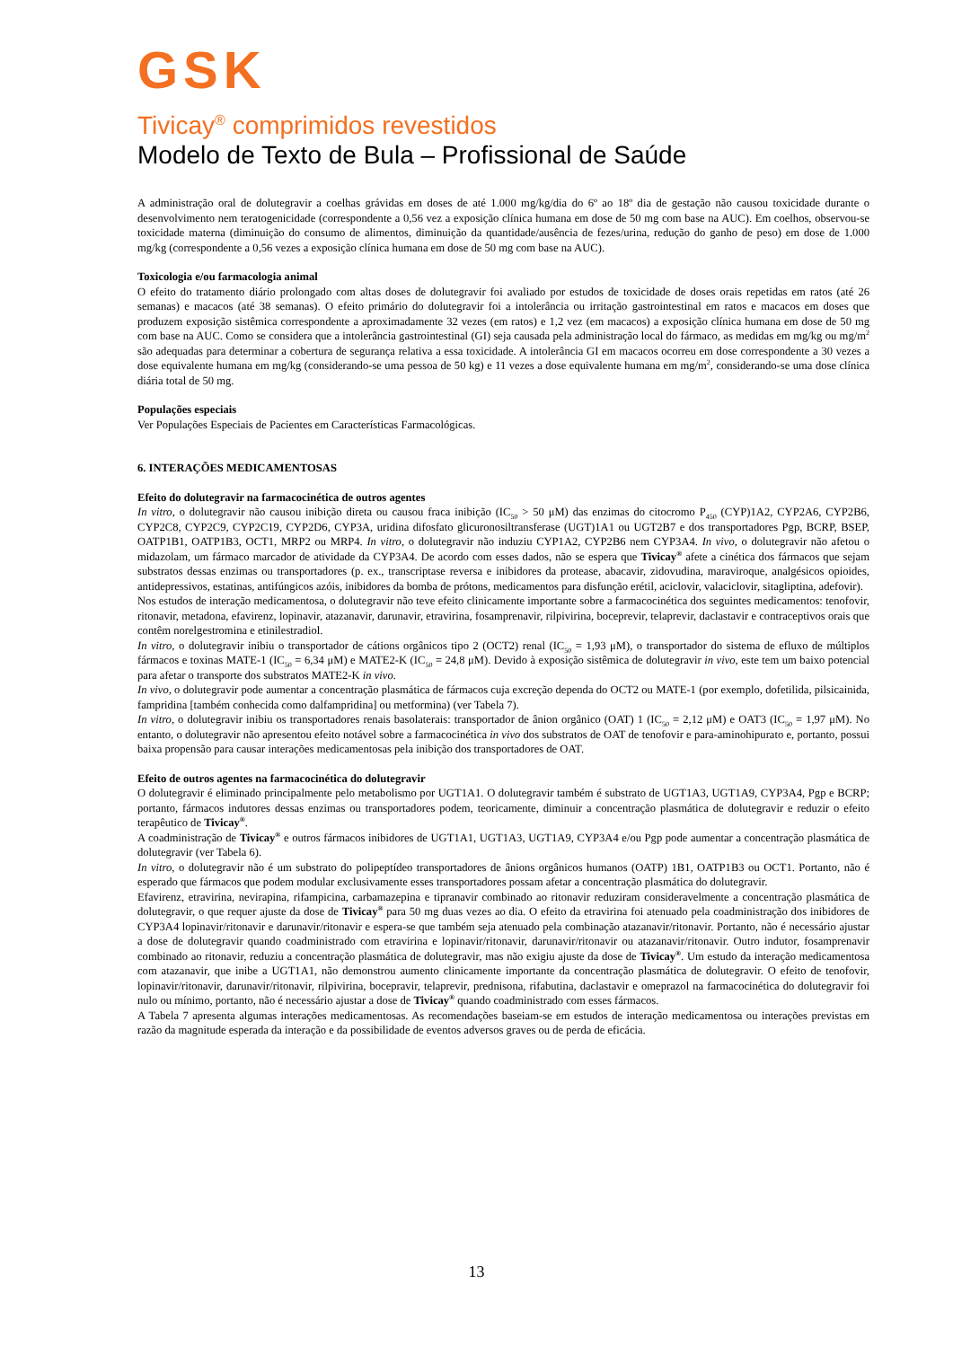GSK
Tivicay<sup>®</sup> comprimidos revestidos
Modelo de Texto de Bula – Profissional de Saúde
A administração oral de dolutegravir a coelhas grávidas em doses de até 1.000 mg/kg/dia do 6º ao 18º dia de gestação não causou toxicidade durante o desenvolvimento nem teratogenicidade (correspondente a 0,56 vez a exposição clínica humana em dose de 50 mg com base na AUC). Em coelhos, observou-se toxicidade materna (diminuição do consumo de alimentos, diminuição da quantidade/ausência de fezes/urina, redução do ganho de peso) em dose de 1.000 mg/kg (correspondente a 0,56 vezes a exposição clínica humana em dose de 50 mg com base na AUC).
Toxicologia e/ou farmacologia animal
O efeito do tratamento diário prolongado com altas doses de dolutegravir foi avaliado por estudos de toxicidade de doses orais repetidas em ratos (até 26 semanas) e macacos (até 38 semanas). O efeito primário do dolutegravir foi a intolerância ou irritação gastrointestinal em ratos e macacos em doses que produzem exposição sistêmica correspondente a aproximadamente 32 vezes (em ratos) e 1,2 vez (em macacos) a exposição clínica humana em dose de 50 mg com base na AUC. Como se considera que a intolerância gastrointestinal (GI) seja causada pela administração local do fármaco, as medidas em mg/kg ou mg/m<sup>2</sup> são adequadas para determinar a cobertura de segurança relativa a essa toxicidade. A intolerância GI em macacos ocorreu em dose correspondente a 30 vezes a dose equivalente humana em mg/kg (considerando-se uma pessoa de 50 kg) e 11 vezes a dose equivalente humana em mg/m<sup>2</sup>, considerando-se uma dose clínica diária total de 50 mg.
Populações especiais
Ver Populações Especiais de Pacientes em Características Farmacológicas.
6. INTERAÇÕES MEDICAMENTOSAS
Efeito do dolutegravir na farmacocinética de outros agentes
In vitro, o dolutegravir não causou inibição direta ou causou fraca inibição (IC<sub>50</sub> > 50 μM) das enzimas do citocromo P<sub>450</sub> (CYP)1A2, CYP2A6, CYP2B6, CYP2C8, CYP2C9, CYP2C19, CYP2D6, CYP3A, uridina difosfato glicuronosiltransferase (UGT)1A1 ou UGT2B7 e dos transportadores Pgp, BCRP, BSEP, OATP1B1, OATP1B3, OCT1, MRP2 ou MRP4. In vitro, o dolutegravir não induziu CYP1A2, CYP2B6 nem CYP3A4. In vivo, o dolutegravir não afetou o midazolam, um fármaco marcador de atividade da CYP3A4. De acordo com esses dados, não se espera que Tivicay<sup>®</sup> afete a cinética dos fármacos que sejam substratos dessas enzimas ou transportadores (p. ex., transcriptase reversa e inibidores da protease, abacavir, zidovudina, maraviroque, analgésicos opioides, antidepressivos, estatinas, antifúngicos azóis, inibidores da bomba de prótons, medicamentos para disfunção erétil, aciclovir, valaciclovir, sitagliptina, adefovir).
Nos estudos de interação medicamentosa, o dolutegravir não teve efeito clinicamente importante sobre a farmacocinética dos seguintes medicamentos: tenofovir, ritonavir, metadona, efavirenz, lopinavir, atazanavir, darunavir, etravirina, fosamprenavir, rilpivirina, boceprevir, telaprevir, daclastavir e contraceptivos orais que contêm norelgestromina e etinilestradiol.
In vitro, o dolutegravir inibiu o transportador de cátions orgânicos tipo 2 (OCT2) renal (IC<sub>50</sub> = 1,93 μM), o transportador do sistema de efluxo de múltiplos fármacos e toxinas MATE-1 (IC<sub>50</sub> = 6,34 μM) e MATE2-K (IC<sub>50</sub> = 24,8 μM). Devido à exposição sistêmica de dolutegravir in vivo, este tem um baixo potencial para afetar o transporte dos substratos MATE2-K in vivo.
In vivo, o dolutegravir pode aumentar a concentração plasmática de fármacos cuja excreção dependa do OCT2 ou MATE-1 (por exemplo, dofetilida, pilsicainida, fampridina [também conhecida como dalfampridina] ou metformina) (ver Tabela 7).
In vitro, o dolutegravir inibiu os transportadores renais basolaterais: transportador de ânion orgânico (OAT) 1 (IC<sub>50</sub> = 2,12 μM) e OAT3 (IC<sub>50</sub> = 1,97 μM). No entanto, o dolutegravir não apresentou efeito notável sobre a farmacocinética in vivo dos substratos de OAT de tenofovir e para-aminohipurato e, portanto, possui baixa propensão para causar interações medicamentosas pela inibição dos transportadores de OAT.
Efeito de outros agentes na farmacocinética do dolutegravir
O dolutegravir é eliminado principalmente pelo metabolismo por UGT1A1. O dolutegravir também é substrato de UGT1A3, UGT1A9, CYP3A4, Pgp e BCRP; portanto, fármacos indutores dessas enzimas ou transportadores podem, teoricamente, diminuir a concentração plasmática de dolutegravir e reduzir o efeito terapêutico de Tivicay<sup>®</sup>.
A coadministração de Tivicay<sup>®</sup> e outros fármacos inibidores de UGT1A1, UGT1A3, UGT1A9, CYP3A4 e/ou Pgp pode aumentar a concentração plasmática de dolutegravir (ver Tabela 6).
In vitro, o dolutegravir não é um substrato do polipeptídeo transportadores de ânions orgânicos humanos (OATP) 1B1, OATP1B3 ou OCT1. Portanto, não é esperado que fármacos que podem modular exclusivamente esses transportadores possam afetar a concentração plasmática do dolutegravir.
Efavirenz, etravirina, nevirapina, rifampicina, carbamazepina e tipranavir combinado ao ritonavir reduziram consideravelmente a concentração plasmática de dolutegravir, o que requer ajuste da dose de Tivicay<sup>®</sup> para 50 mg duas vezes ao dia. O efeito da etravirina foi atenuado pela coadministração dos inibidores de CYP3A4 lopinavir/ritonavir e darunavir/ritonavir e espera-se que também seja atenuado pela combinação atazanavir/ritonavir. Portanto, não é necessário ajustar a dose de dolutegravir quando coadministrado com etravirina e lopinavir/ritonavir, darunavir/ritonavir ou atazanavir/ritonavir. Outro indutor, fosamprenavir combinado ao ritonavir, reduziu a concentração plasmática de dolutegravir, mas não exigiu ajuste da dose de Tivicay<sup>®</sup>. Um estudo da interação medicamentosa com atazanavir, que inibe a UGT1A1, não demonstrou aumento clinicamente importante da concentração plasmática de dolutegravir. O efeito de tenofovir, lopinavir/ritonavir, darunavir/ritonavir, rilpivirina, bocepravir, telaprevir, prednisona, rifabutina, daclastavir e omeprazol na farmacocinética do dolutegravir foi nulo ou mínimo, portanto, não é necessário ajustar a dose de Tivicay<sup>®</sup> quando coadministrado com esses fármacos.
A Tabela 7 apresenta algumas interações medicamentosas. As recomendações baseiam-se em estudos de interação medicamentosa ou interações previstas em razão da magnitude esperada da interação e da possibilidade de eventos adversos graves ou de perda de eficácia.
13